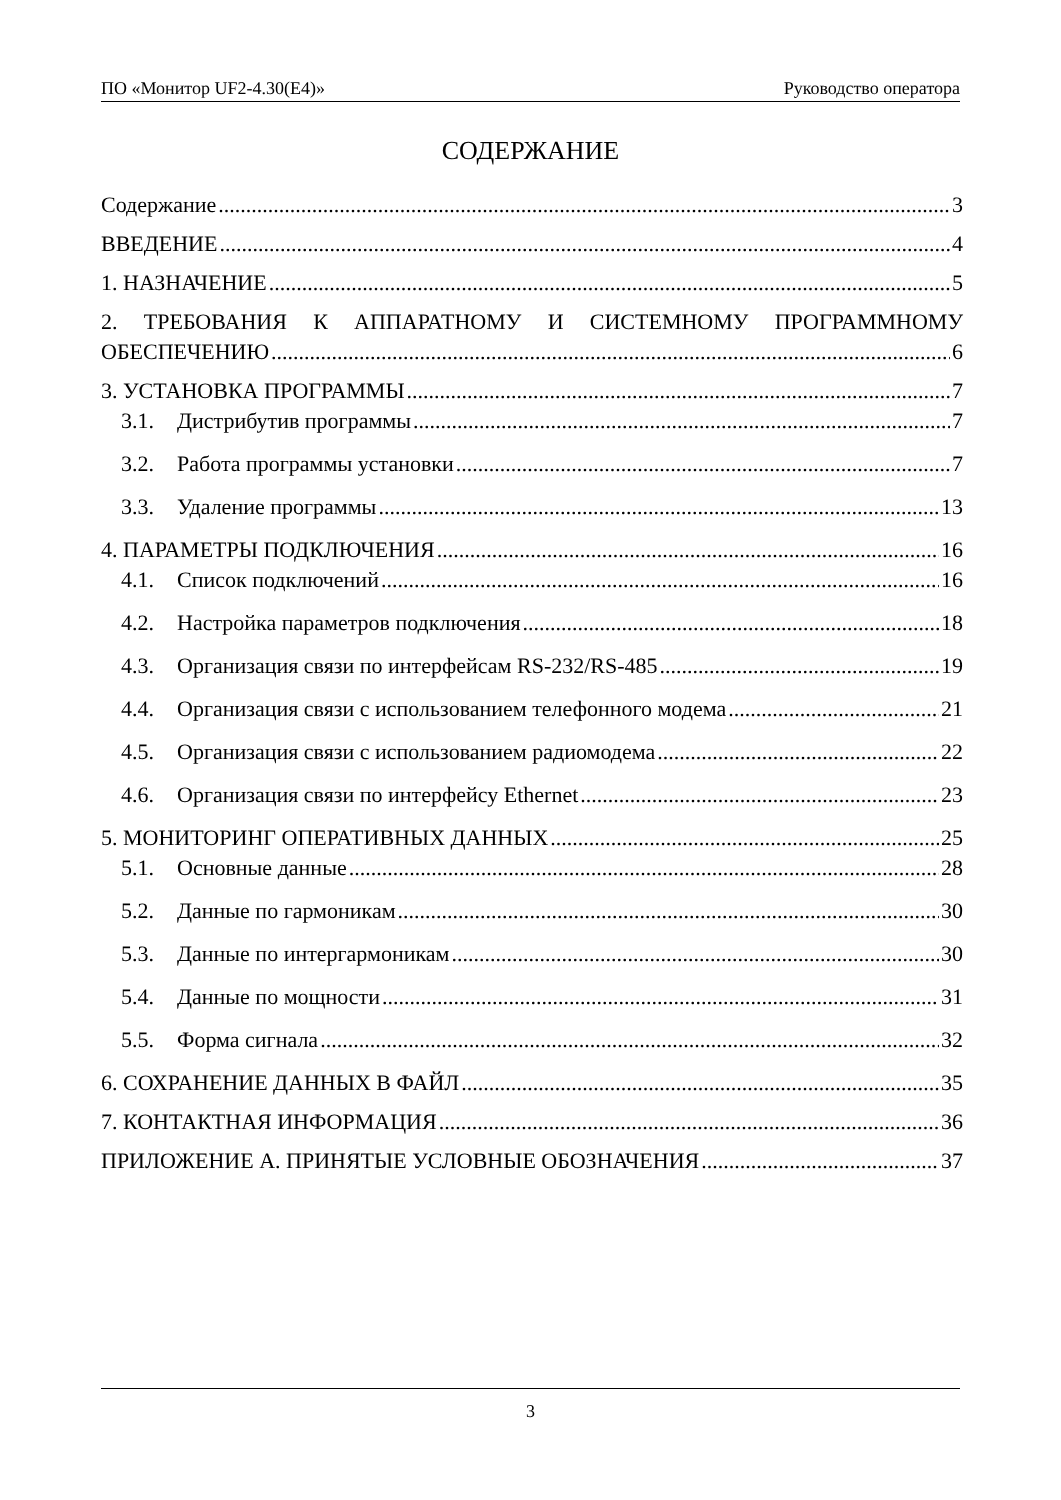ПО «Монитор UF2-4.30(E4)» Руководство оператора
СОДЕРЖАНИЕ
Содержание 3
ВВЕДЕНИЕ 4
1. НАЗНАЧЕНИЕ 5
2. ТРЕБОВАНИЯ К АППАРАТНОМУ И СИСТЕМНОМУ ПРОГРАММНОМУ
ОБЕСПЕЧЕНИЮ 6
3. УСТАНОВКА ПРОГРАММЫ 7
3.1. Дистрибутив программы 7
3.2. Работа программы установки 7
3.3. Удаление программы 13
4. ПАРАМЕТРЫ ПОДКЛЮЧЕНИЯ 16
4.1. Список подключений 16
4.2. Настройка параметров подключения 18
4.3. Организация связи по интерфейсам RS-232/RS-485 19
4.4. Организация связи с использованием телефонного модема 21
4.5. Организация связи с использованием радиомодема 22
4.6. Организация связи по интерфейсу Ethernet 23
5. МОНИТОРИНГ ОПЕРАТИВНЫХ ДАННЫХ 25
5.1. Основные данные 28
5.2. Данные по гармоникам 30
5.3. Данные по интергармоникам 30
5.4. Данные по мощности 31
5.5. Форма сигнала 32
6. СОХРАНЕНИЕ ДАННЫХ В ФАЙЛ 35
7. КОНТАКТНАЯ ИНФОРМАЦИЯ 36
ПРИЛОЖЕНИЕ А. ПРИНЯТЫЕ УСЛОВНЫЕ ОБОЗНАЧЕНИЯ 37
3